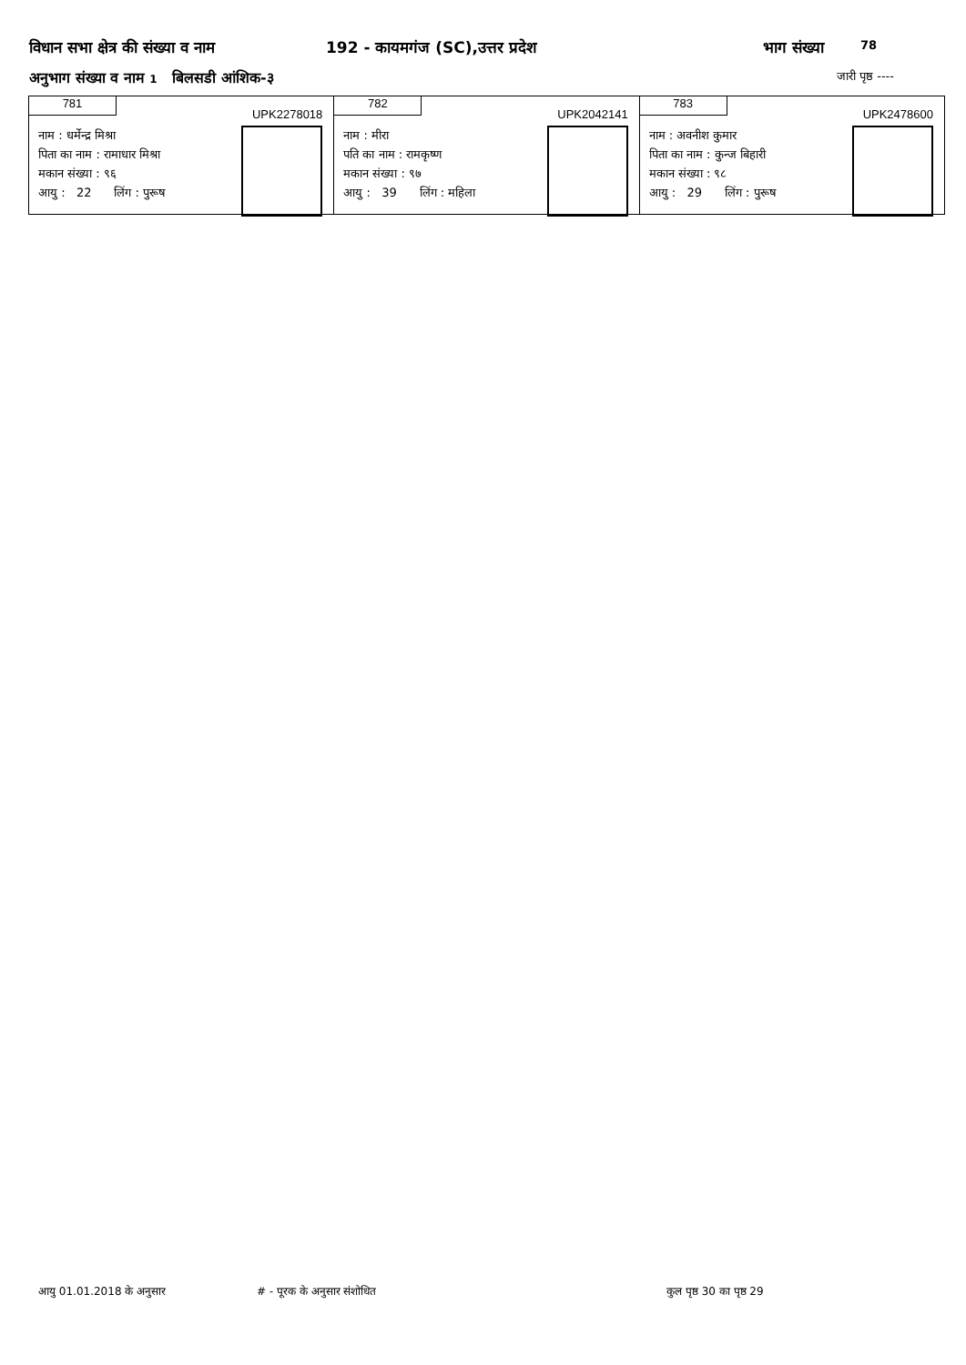विधान सभा क्षेत्र की संख्या व नाम 192 - कायमगंज (SC),उत्तर प्रदेश भाग संख्या 78
अनुभाग संख्या व नाम 1 बिलसडी आंशिक-३ जारी पृष्ठ ----
781
UPK2278018
नाम : धर्मेन्द्र मिश्रा
पिता का नाम : रामाधार मिश्रा
मकान संख्या : ९६
आयु : 22 लिंग : पुरूष
782
UPK2042141
नाम : मीरा
पति का नाम : रामकृष्ण
मकान संख्या : ९७
आयु : 39 लिंग : महिला
783
UPK2478600
नाम : अवनीश कुमार
पिता का नाम : कुन्ज बिहारी
मकान संख्या : ९८
आयु : 29 लिंग : पुरूष
आयु 01.01.2018 के अनुसार # - पूरक के अनुसार संशोधित कुल पृष्ठ 30 का पृष्ठ 29